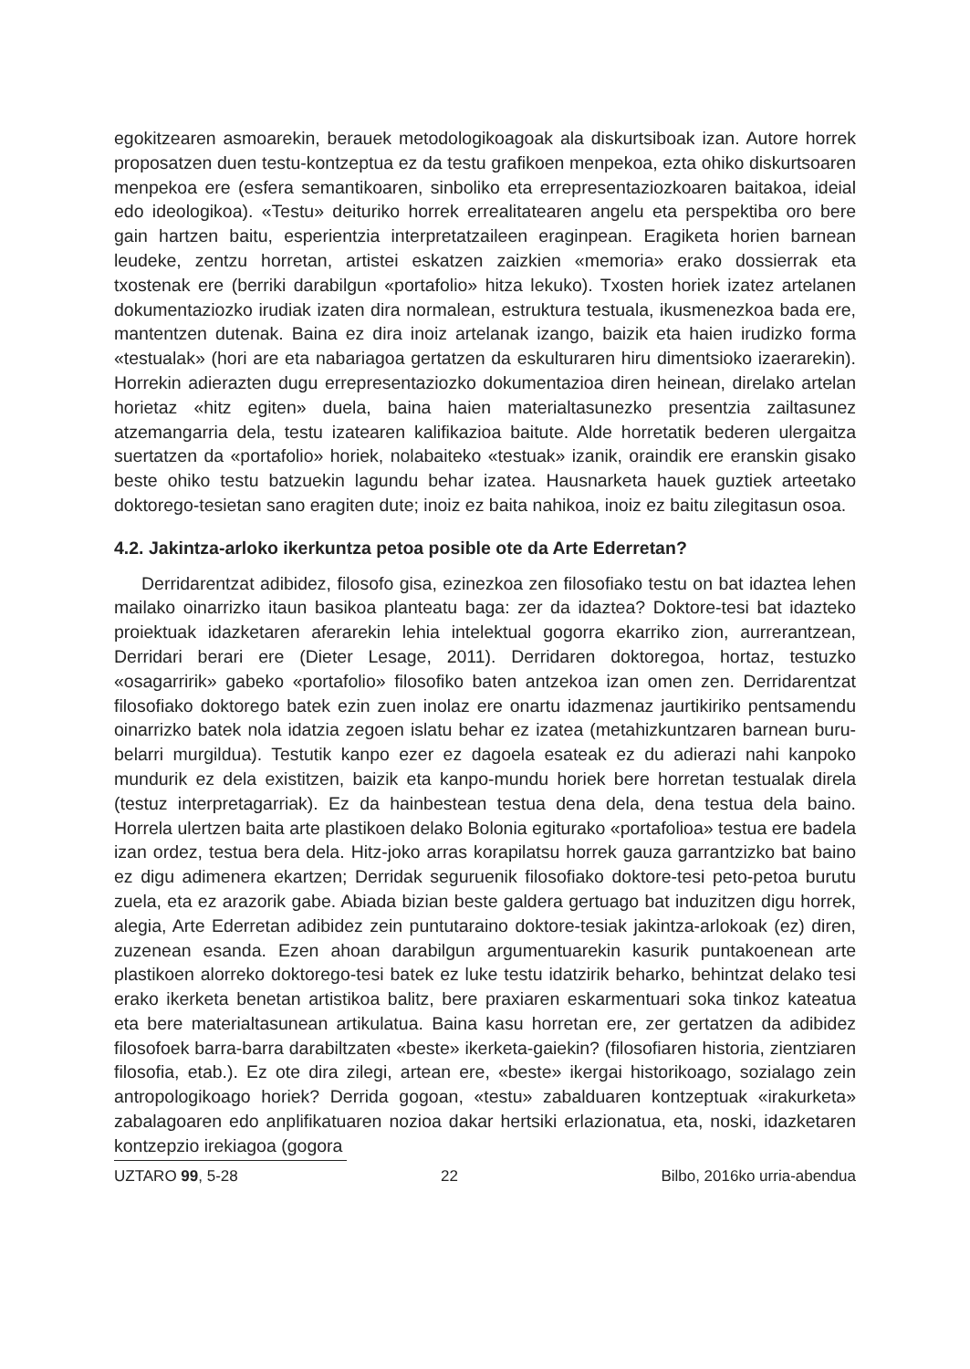egokitzearen asmoarekin, berauek metodologikoagoak ala diskurtsiboak izan. Autore horrek proposatzen duen testu-kontzeptua ez da testu grafikoen menpekoa, ezta ohiko diskurtsoaren menpekoa ere (esfera semantikoaren, sinboliko eta errepresentaziozkoaren baitakoa, ideial edo ideologikoa). «Testu» deituriko horrek errealitatearen angelu eta perspektiba oro bere gain hartzen baitu, esperientzia interpretatzaileen eraginpean. Eragiketa horien barnean leudeke, zentzu horretan, artistei eskatzen zaizkien «memoria» erako dossierrak eta txostenak ere (berriki darabilgun «portafolio» hitza lekuko). Txosten horiek izatez artelanen dokumentaziozko irudiak izaten dira normalean, estruktura testuala, ikusmenezkoa bada ere, mantentzen dutenak. Baina ez dira inoiz artelanak izango, baizik eta haien irudizko forma «testualak» (hori are eta nabariagoa gertatzen da eskulturaren hiru dimentsioko izaerarekin). Horrekin adierazten dugu errepresentaziozko dokumentazioa diren heinean, direlako artelan horietaz «hitz egiten» duela, baina haien materialtasunezko presentzia zailtasunez atzemangarria dela, testu izatearen kalifikazioa baitute. Alde horretatik bederen ulergaitza suertatzen da «portafolio» horiek, nolabaiteko «testuak» izanik, oraindik ere eranskin gisako beste ohiko testu batzuekin lagundu behar izatea. Hausnarketa hauek guztiek arteetako doktorego-tesietan sano eragiten dute; inoiz ez baita nahikoa, inoiz ez baitu zilegitasun osoa.
4.2. Jakintza-arloko ikerkuntza petoa posible ote da Arte Ederretan?
Derridarentzat adibidez, filosofo gisa, ezinezkoa zen filosofiako testu on bat idaztea lehen mailako oinarrizko itaun basikoa planteatu baga: zer da idaztea? Doktore-tesi bat idazteko proiektuak idazketaren aferarekin lehia intelektual gogorra ekarriko zion, aurrerantzean, Derridari berari ere (Dieter Lesage, 2011). Derridaren doktoregoa, hortaz, testuzko «osagarririk» gabeko «portafolio» filosofiko baten antzekoa izan omen zen. Derridarentzat filosofiako doktorego batek ezin zuen inolaz ere onartu idazmenaz jaurtikiriko pentsamendu oinarrizko batek nola idatzia zegoen islatu behar ez izatea (metahizkuntzaren barnean buru-belarri murgildua). Testutik kanpo ezer ez dagoela esateak ez du adierazi nahi kanpoko mundurik ez dela existitzen, baizik eta kanpo-mundu horiek bere horretan testualak direla (testuz interpretagarriak). Ez da hainbestean testua dena dela, dena testua dela baino. Horrela ulertzen baita arte plastikoen delako Bolonia egiturako «portafolioa» testua ere badela izan ordez, testua bera dela. Hitz-joko arras korapilatsu horrek gauza garrantzizko bat baino ez digu adimenera ekartzen; Derridak seguruenik filosofiako doktore-tesi peto-petoa burutu zuela, eta ez arazorik gabe. Abiada bizian beste galdera gertuago bat induzitzen digu horrek, alegia, Arte Ederretan adibidez zein puntutaraino doktore-tesiak jakintza-arlokoak (ez) diren, zuzenean esanda. Ezen ahoan darabilgun argumentuarekin kasurik puntakoenean arte plastikoen alorreko doktorego-tesi batek ez luke testu idatzirik beharko, behintzat delako tesi erako ikerketa benetan artistikoa balitz, bere praxiaren eskarmentuari soka tinkoz kateatua eta bere materialtasunean artikulatua. Baina kasu horretan ere, zer gertatzen da adibidez filosofoek barra-barra darabiltzaten «beste» ikerketa-gaiekin? (filosofiaren historia, zientziaren filosofia, etab.). Ez ote dira zilegi, artean ere, «beste» ikergai historikoago, sozialago zein antropologikoago horiek? Derrida gogoan, «testu» zabalduaren kontzeptuak «irakurketa» zabalagoaren edo anplifikatuaren nozioa dakar hertsiki erlazionatua, eta, noski, idazketaren kontzepzio irekiagoa (gogora
UZTARO 99, 5-28 22 Bilbo, 2016ko urria-abendua